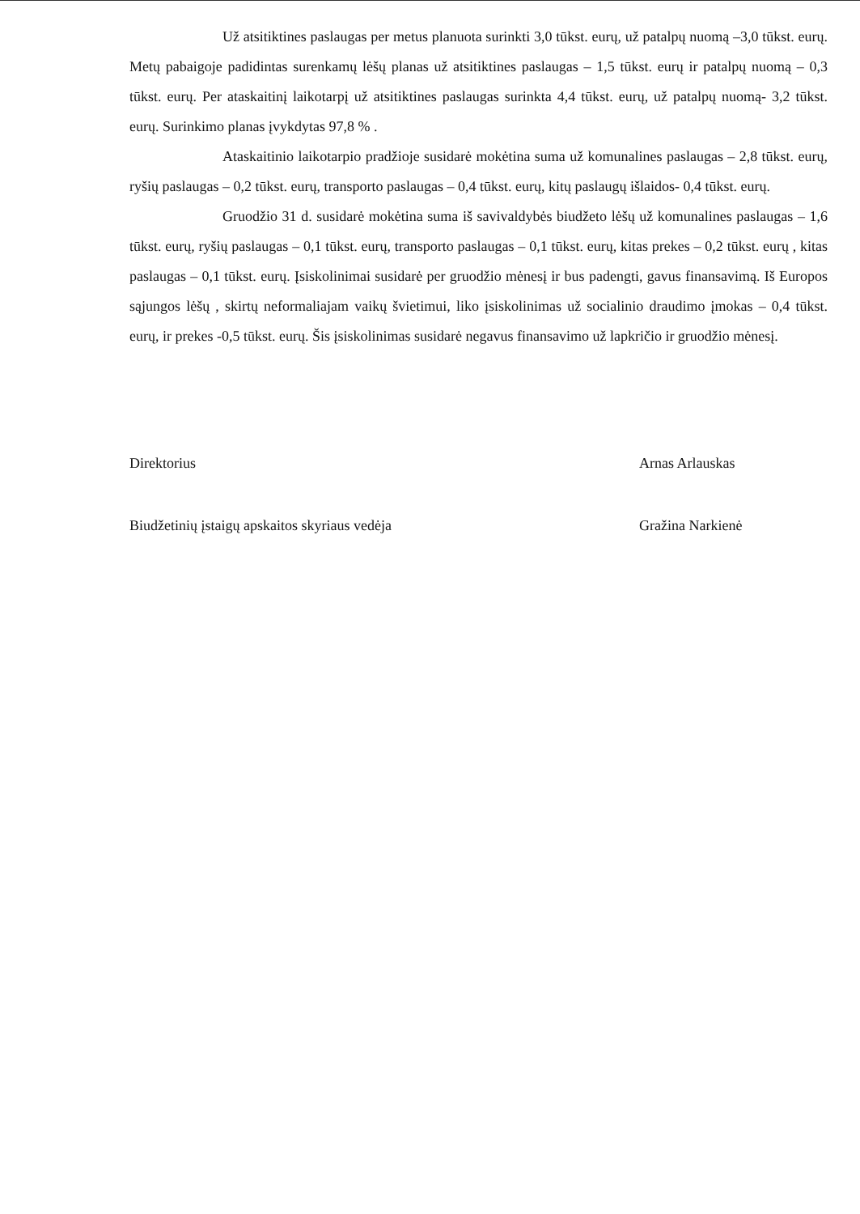Už atsitiktines paslaugas per metus planuota surinkti 3,0 tūkst. eurų, už patalpų nuomą –3,0 tūkst. eurų. Metų pabaigoje padidintas surenkamų lėšų planas už atsitiktines paslaugas – 1,5 tūkst. eurų ir patalpų nuomą – 0,3 tūkst. eurų. Per ataskaitinį laikotarpį už atsitiktines paslaugas surinkta 4,4 tūkst. eurų, už patalpų nuomą- 3,2 tūkst. eurų. Surinkimo planas įvykdytas 97,8 % .
Ataskaitinio laikotarpio pradžioje susidarė mokėtina suma už komunalines paslaugas – 2,8 tūkst. eurų, ryšių paslaugas – 0,2 tūkst. eurų, transporto paslaugas – 0,4 tūkst. eurų, kitų paslaugų išlaidos- 0,4 tūkst. eurų.
Gruodžio 31 d. susidarė mokėtina suma iš savivaldybės biudžeto lėšų už komunalines paslaugas – 1,6 tūkst. eurų, ryšių paslaugas – 0,1 tūkst. eurų, transporto paslaugas – 0,1 tūkst. eurų, kitas prekes – 0,2 tūkst. eurų , kitas paslaugas – 0,1 tūkst. eurų. Įsiskolinimai susidarė per gruodžio mėnesį ir bus padengti, gavus finansavimą. Iš Europos sąjungos lėšų , skirtų neformaliajam vaikų švietimui, liko įsiskolinimas už socialinio draudimo įmokas – 0,4 tūkst. eurų, ir prekes -0,5 tūkst. eurų. Šis įsiskolinimas susidarė negavus finansavimo už lapkričio ir gruodžio mėnesį.
Direktorius
Arnas Arlauskas
Biudžetinių įstaigų apskaitos skyriaus vedėja
Gražina Narkienė